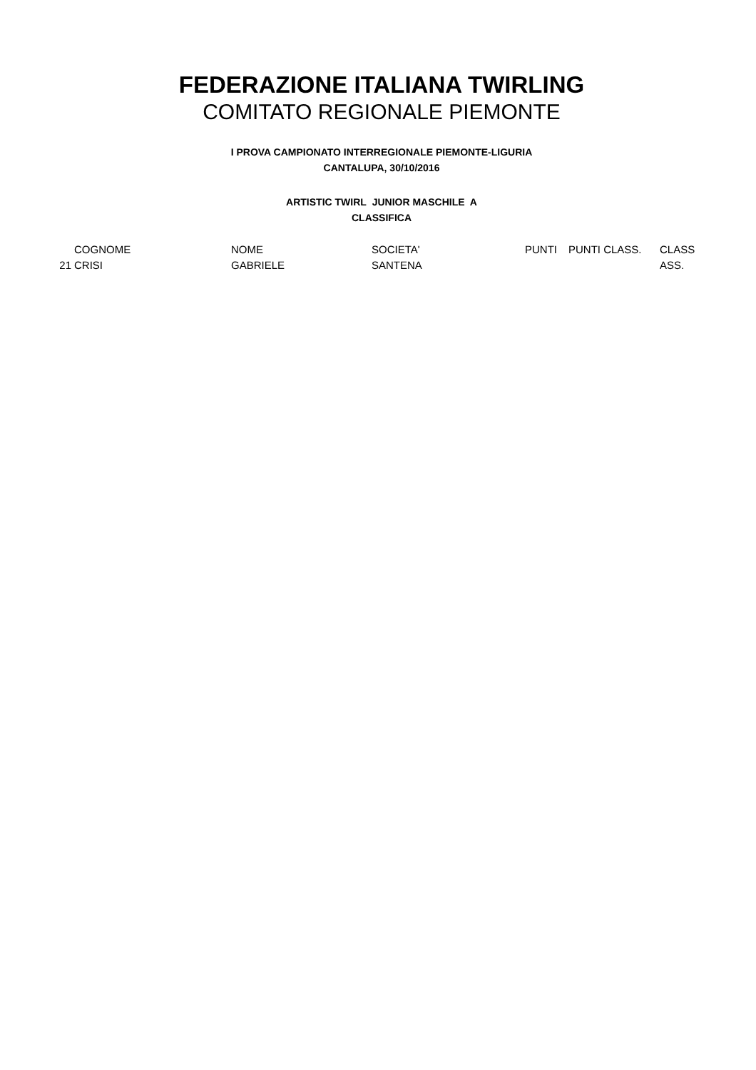FEDERAZIONE ITALIANA TWIRLING
COMITATO REGIONALE PIEMONTE
I PROVA CAMPIONATO INTERREGIONALE PIEMONTE-LIGURIA
CANTALUPA, 30/10/2016
ARTISTIC TWIRL JUNIOR MASCHILE A
CLASSIFICA
| | COGNOME | NOME | SOCIETA' | PUNTI | PUNTI CLASS. | CLASS |
| --- | --- | --- | --- | --- | --- | --- |
| 21 | CRISI | GABRIELE | SANTENA | | | ASS. |